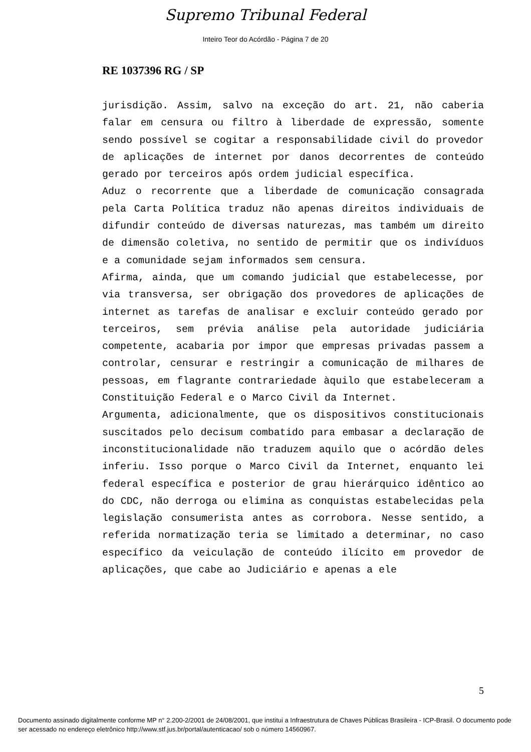Supremo Tribunal Federal
Inteiro Teor do Acórdão - Página 7 de 20
RE 1037396 RG / SP
jurisdição. Assim, salvo na exceção do art. 21, não caberia falar em censura ou filtro à liberdade de expressão, somente sendo possível se cogitar a responsabilidade civil do provedor de aplicações de internet por danos decorrentes de conteúdo gerado por terceiros após ordem judicial específica.
Aduz o recorrente que a liberdade de comunicação consagrada pela Carta Política traduz não apenas direitos individuais de difundir conteúdo de diversas naturezas, mas também um direito de dimensão coletiva, no sentido de permitir que os indivíduos e a comunidade sejam informados sem censura.
Afirma, ainda, que um comando judicial que estabelecesse, por via transversa, ser obrigação dos provedores de aplicações de internet as tarefas de analisar e excluir conteúdo gerado por terceiros, sem prévia análise pela autoridade judiciária competente, acabaria por impor que empresas privadas passem a controlar, censurar e restringir a comunicação de milhares de pessoas, em flagrante contrariedade àquilo que estabeleceram a Constituição Federal e o Marco Civil da Internet.
Argumenta, adicionalmente, que os dispositivos constitucionais suscitados pelo decisum combatido para embasar a declaração de inconstitucionalidade não traduzem aquilo que o acórdão deles inferiu. Isso porque o Marco Civil da Internet, enquanto lei federal específica e posterior de grau hierárquico idêntico ao do CDC, não derroga ou elimina as conquistas estabelecidas pela legislação consumerista antes as corrobora. Nesse sentido, a referida normatização teria se limitado a determinar, no caso específico da veiculação de conteúdo ilícito em provedor de aplicações, que cabe ao Judiciário e apenas a ele
5
Documento assinado digitalmente conforme MP n° 2.200-2/2001 de 24/08/2001, que institui a Infraestrutura de Chaves Públicas Brasileira - ICP-Brasil. O documento pode ser acessado no endereço eletrônico http://www.stf.jus.br/portal/autenticacao/ sob o número 14560967.